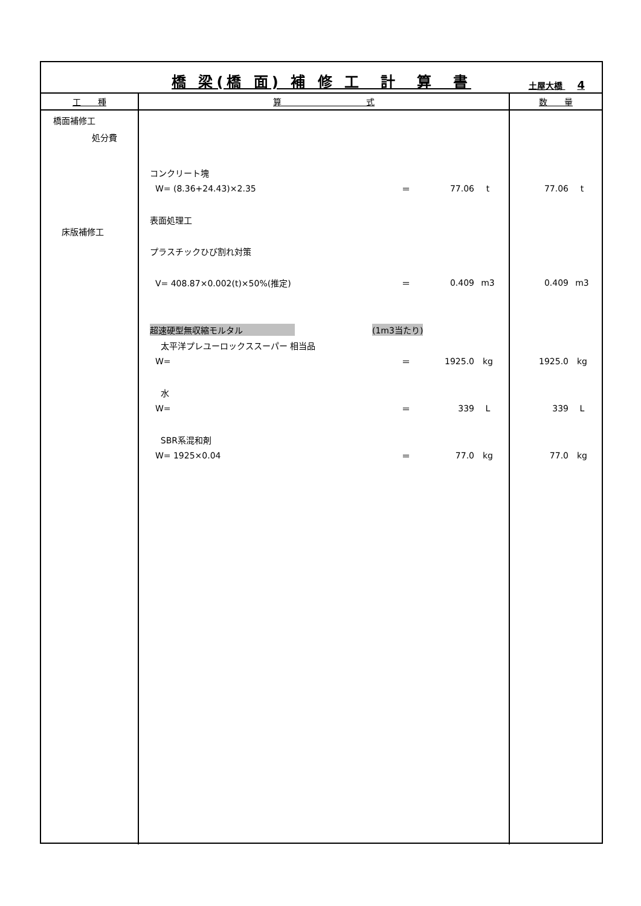橋 梁(橋 面) 補 修 工　計　算　書
土屋大橋 4
| 工 種 | 算 式 | 数 量 |
| --- | --- | --- |
| 橋面補修工 処分費 床版補修工 | コンクリート塊 W= (8.36+24.43)×2.35 ＝ 77.06 t 表面処理工 プラスチックひび割れ対策 V= 408.87×0.002(t)×50%(推定) ＝ 0.409 m3 超速硬型無収縮モルタル (1m3当たり) 太平洋プレユーロックススーパー 相当品 W= ＝ 1925.0 kg 水 W= ＝ 339 L SBR系混和剤 W= 1925×0.04 ＝ 77.0 kg | 77.06 t 0.409 m3 1925.0 kg 339 L 77.0 kg |